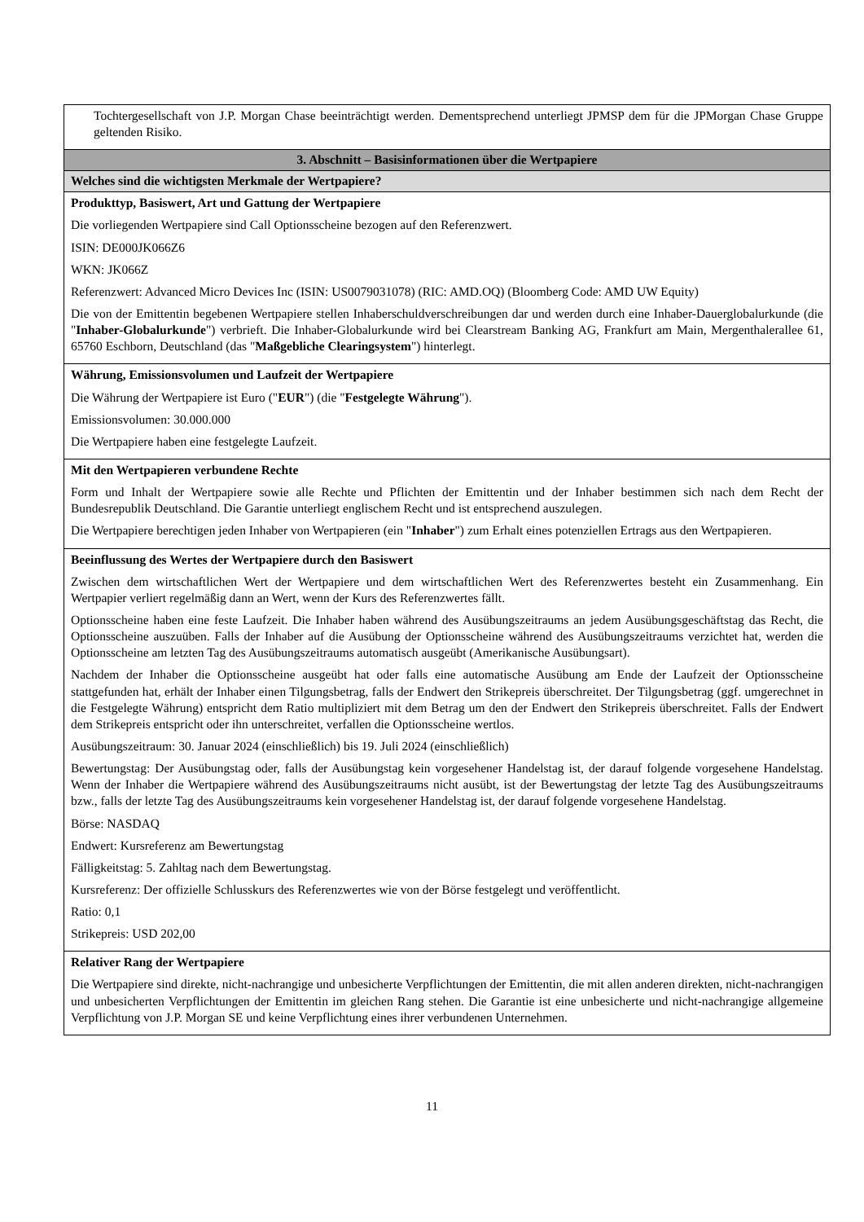| Tochtergesellschaft von J.P. Morgan Chase beeinträchtigt werden. Dementsprechend unterliegt JPMSP dem für die JPMorgan Chase Gruppe geltenden Risiko. |
| 3. Abschnitt – Basisinformationen über die Wertpapiere |
| Welches sind die wichtigsten Merkmale der Wertpapiere? |
| Produkttyp, Basiswert, Art und Gattung der Wertpapiere Die vorliegenden Wertpapiere sind Call Optionsscheine bezogen auf den Referenzwert. ISIN: DE000JK066Z6 WKN: JK066Z Referenzwert: Advanced Micro Devices Inc (ISIN: US0079031078) (RIC: AMD.OQ) (Bloomberg Code: AMD UW Equity) Die von der Emittentin begebenen Wertpapiere stellen Inhaberschuldverschreibungen dar und werden durch eine Inhaber-Dauerglobalurkunde (die " Inhaber-Globalurkunde ") verbrieft. Die Inhaber-Globalurkunde wird bei Clearstream Banking AG, Frankfurt am Main, Mergenthalerallee 61, 65760 Eschborn, Deutschland (das " Maßgebliche Clearingsystem ") hinterlegt. |
| Währung, Emissionsvolumen und Laufzeit der Wertpapiere Die Währung der Wertpapiere ist Euro (" EUR ") (die " Festgelegte Währung "). Emissionsvolumen: 30.000.000 Die Wertpapiere haben eine festgelegte Laufzeit. |
| Mit den Wertpapieren verbundene Rechte Form und Inhalt der Wertpapiere sowie alle Rechte und Pflichten der Emittentin und der Inhaber bestimmen sich nach dem Recht der Bundesrepublik Deutschland. Die Garantie unterliegt englischem Recht und ist entsprechend auszulegen. Die Wertpapiere berechtigen jeden Inhaber von Wertpapieren (ein " Inhaber ") zum Erhalt eines potenziellen Ertrags aus den Wertpapieren. |
| Beeinflussung des Wertes der Wertpapiere durch den Basiswert Zwischen dem wirtschaftlichen Wert der Wertpapiere und dem wirtschaftlichen Wert des Referenzwertes besteht ein Zusammenhang. Ein Wertpapier verliert regelmäßig dann an Wert, wenn der Kurs des Referenzwertes fällt. Optionsscheine haben eine feste Laufzeit. Die Inhaber haben während des Ausübungszeitraums an jedem Ausübungsgeschäftstag das Recht, die Optionsscheine auszuüben. Falls der Inhaber auf die Ausübung der Optionsscheine während des Ausübungszeitraums verzichtet hat, werden die Optionsscheine am letzten Tag des Ausübungszeitraums automatisch ausgeübt (Amerikanische Ausübungsart). Nachdem der Inhaber die Optionsscheine ausgeübt hat oder falls eine automatische Ausübung am Ende der Laufzeit der Optionsscheine stattgefunden hat, erhält der Inhaber einen Tilgungsbetrag, falls der Endwert den Strikepreis überschreitet. Der Tilgungsbetrag (ggf. umgerechnet in die Festgelegte Währung) entspricht dem Ratio multipliziert mit dem Betrag um den der Endwert den Strikepreis überschreitet. Falls der Endwert dem Strikepreis entspricht oder ihn unterschreitet, verfallen die Optionsscheine wertlos. Ausübungszeitraum: 30. Januar 2024 (einschließlich) bis 19. Juli 2024 (einschließlich) Bewertungstag: Der Ausübungstag oder, falls der Ausübungstag kein vorgesehener Handelstag ist, der darauf folgende vorgesehene Handelstag. Wenn der Inhaber die Wertpapiere während des Ausübungszeitraums nicht ausübt, ist der Bewertungstag der letzte Tag des Ausübungszeitraums bzw., falls der letzte Tag des Ausübungszeitraums kein vorgesehener Handelstag ist, der darauf folgende vorgesehene Handelstag. Börse: NASDAQ Endwert: Kursreferenz am Bewertungstag Fälligkeitstag: 5. Zahltag nach dem Bewertungstag. Kursreferenz: Der offizielle Schlusskurs des Referenzwertes wie von der Börse festgelegt und veröffentlicht. Ratio: 0,1 Strikepreis: USD 202,00 |
| Relativer Rang der Wertpapiere Die Wertpapiere sind direkte, nicht-nachrangige und unbesicherte Verpflichtungen der Emittentin, die mit allen anderen direkten, nicht-nachrangigen und unbesicherten Verpflichtungen der Emittentin im gleichen Rang stehen. Die Garantie ist eine unbesicherte und nicht-nachrangige allgemeine Verpflichtung von J.P. Morgan SE und keine Verpflichtung eines ihrer verbundenen Unternehmen. |
11